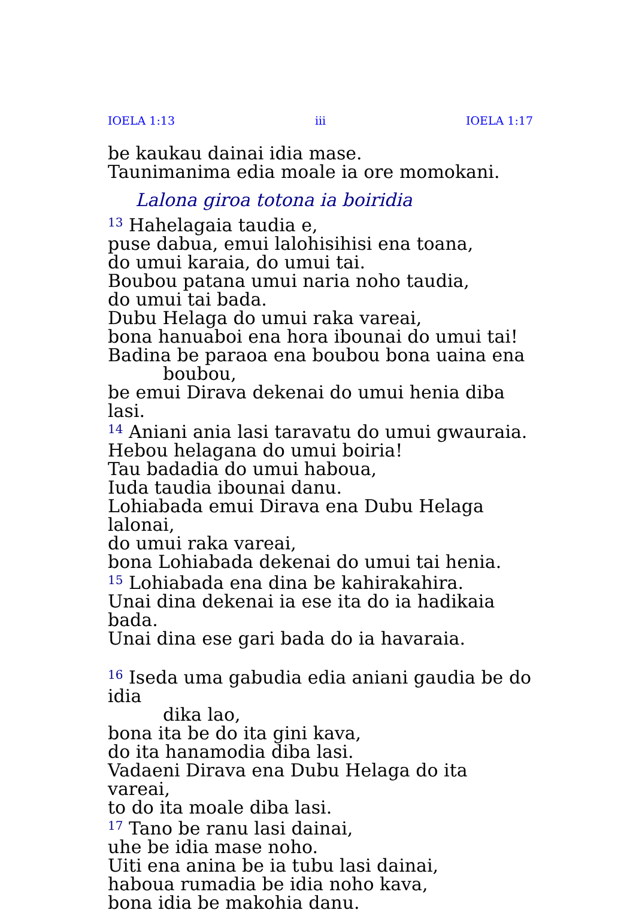IOELA 1:13 iii IOELA 1:17
be kaukau dainai idia mase.
Taunimanima edia moale ia ore momokani.
Lalona giroa totona ia boiridia
<sup>13</sup> Hahelagaia taudia e,
puse dabua, emui lalohisihisi ena toana,
do umui karaia, do umui tai.
Boubou patana umui naria noho taudia,
do umui tai bada.
Dubu Helaga do umui raka vareai,
bona hanuaboi ena hora ibounai do umui tai!
Badina be paraoa ena boubou bona uaina ena
boubou,
be emui Dirava dekenai do umui henia diba lasi.
<sup>14</sup> Aniani ania lasi taravatu do umui gwauraia.
Hebou helagana do umui boiria!
Tau badadia do umui haboua,
Iuda taudia ibounai danu.
Lohiabada emui Dirava ena Dubu Helaga lalonai,
do umui raka vareai,
bona Lohiabada dekenai do umui tai henia.
<sup>15</sup> Lohiabada ena dina be kahirakahira.
Unai dina dekenai ia ese ita do ia hadikaia bada.
Unai dina ese gari bada do ia havaraia.
<sup>16</sup> Iseda uma gabudia edia aniani gaudia be do idia
dika lao,
bona ita be do ita gini kava,
do ita hanamodia diba lasi.
Vadaeni Dirava ena Dubu Helaga do ita vareai,
to do ita moale diba lasi.
<sup>17</sup> Tano be ranu lasi dainai,
uhe be idia mase noho.
Uiti ena anina be ia tubu lasi dainai,
haboua rumadia be idia noho kava,
bona idia be makohia danu.